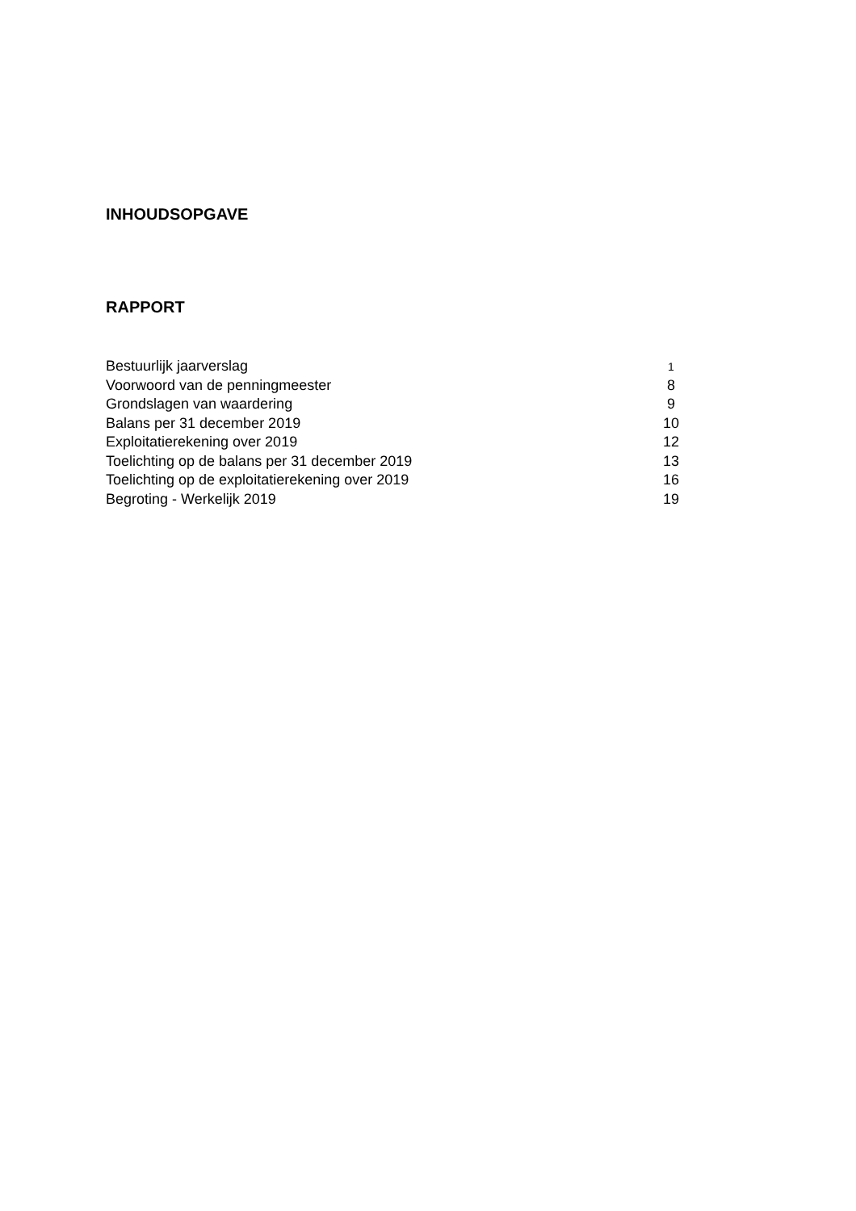INHOUDSOPGAVE
RAPPORT
| Bestuurlijk jaarverslag | 1 |
| Voorwoord van de penningmeester | 8 |
| Grondslagen van waardering | 9 |
| Balans per 31 december 2019 | 10 |
| Exploitatierekening over 2019 | 12 |
| Toelichting op de balans per 31 december 2019 | 13 |
| Toelichting op de exploitatierekening over 2019 | 16 |
| Begroting - Werkelijk 2019 | 19 |